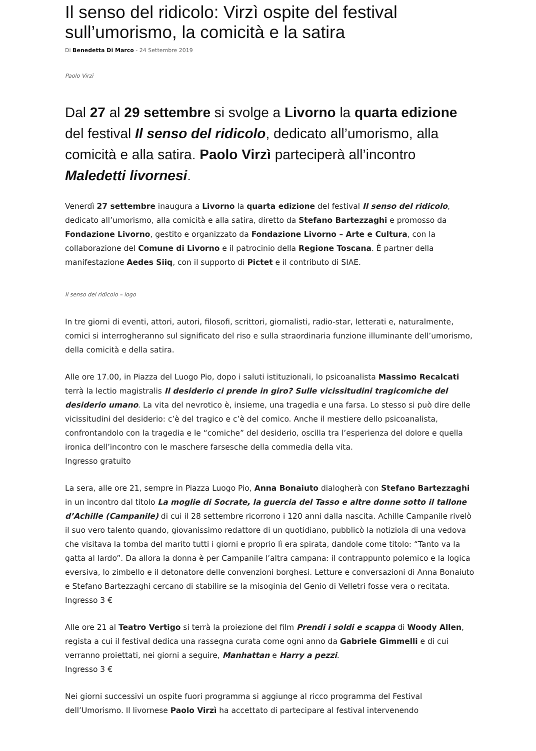Il senso del ridicolo: Virzì ospite del festival sull’umorismo, la comicità e la satira
Di Benedetta Di Marco - 24 Settembre 2019
Paolo Virzì
Dal 27 al 29 settembre si svolge a Livorno la quarta edizione del festival Il senso del ridicolo, dedicato all’umorismo, alla comicità e alla satira. Paolo Virzì parteciperà all’incontro Maledetti livornesi.
Venerdì 27 settembre inaugura a Livorno la quarta edizione del festival Il senso del ridicolo, dedicato all’umorismo, alla comicità e alla satira, diretto da Stefano Bartezzaghi e promosso da Fondazione Livorno, gestito e organizzato da Fondazione Livorno – Arte e Cultura, con la collaborazione del Comune di Livorno e il patrocinio della Regione Toscana. È partner della manifestazione Aedes Siiq, con il supporto di Pictet e il contributo di SIAE.
Il senso del ridicolo – logo
In tre giorni di eventi, attori, autori, filosofi, scrittori, giornalisti, radio-star, letterati e, naturalmente, comici si interrogheranno sul significato del riso e sulla straordinaria funzione illuminante dell’umorismo, della comicità e della satira.
Alle ore 17.00, in Piazza del Luogo Pio, dopo i saluti istituzionali, lo psicoanalista Massimo Recalcati terrà la lectio magistralis Il desiderio ci prende in giro? Sulle vicissitudini tragicomiche del desiderio umano. La vita del nevrotico è, insieme, una tragedia e una farsa. Lo stesso si può dire delle vicissitudini del desiderio: c’è del tragico e c’è del comico. Anche il mestiere dello psicoanalista, confrontandolo con la tragedia e le “comiche” del desiderio, oscilla tra l’esperienza del dolore e quella ironica dell’incontro con le maschere farsesche della commedia della vita.
Ingresso gratuito
La sera, alle ore 21, sempre in Piazza Luogo Pio, Anna Bonaiuto dialogherà con Stefano Bartezzaghi in un incontro dal titolo La moglie di Socrate, la guercia del Tasso e altre donne sotto il tallone d’Achille (Campanile) di cui il 28 settembre ricorrono i 120 anni dalla nascita. Achille Campanile rivelò il suo vero talento quando, giovanissimo redattore di un quotidiano, pubblicò la notiziola di una vedova che visitava la tomba del marito tutti i giorni e proprio lì era spirata, dandole come titolo: “Tanto va la gatta al lardo”. Da allora la donna è per Campanile l’altra campana: il contrappunto polemico e la logica eversiva, lo zimbello e il detonatore delle convenzioni borghesi. Letture e conversazioni di Anna Bonaiuto e Stefano Bartezzaghi cercano di stabilire se la misoginia del Genio di Velletri fosse vera o recitata.
Ingresso 3 €
Alle ore 21 al Teatro Vertigo si terrà la proiezione del film Prendi i soldi e scappa di Woody Allen, regista a cui il festival dedica una rassegna curata come ogni anno da Gabriele Gimmelli e di cui verranno proiettati, nei giorni a seguire, Manhattan e Harry a pezzi.
Ingresso 3 €
Nei giorni successivi un ospite fuori programma si aggiunge al ricco programma del Festival dell’Umorismo. Il livornese Paolo Virzì ha accettato di partecipare al festival intervenendo